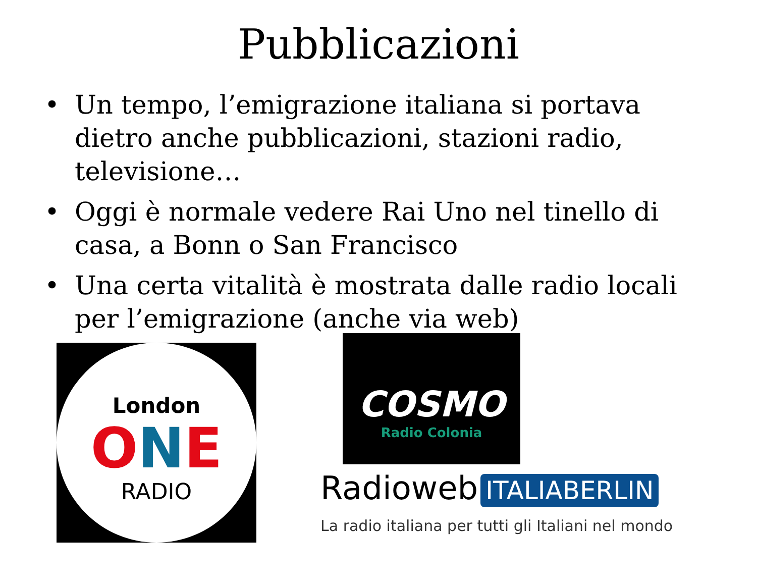Pubblicazioni
• Un tempo, l’emigrazione italiana si portava dietro anche pubblicazioni, stazioni radio, televisione…
• Oggi è normale vedere Rai Uno nel tinello di casa, a Bonn o San Francisco
• Una certa vitalità è mostrata dalle radio locali per l’emigrazione (anche via web)
London
ONE
RADIO
COSMO
Radio Colonia
Radioweb ITALIABERLIN
La radio italiana per tutti gli Italiani nel mondo